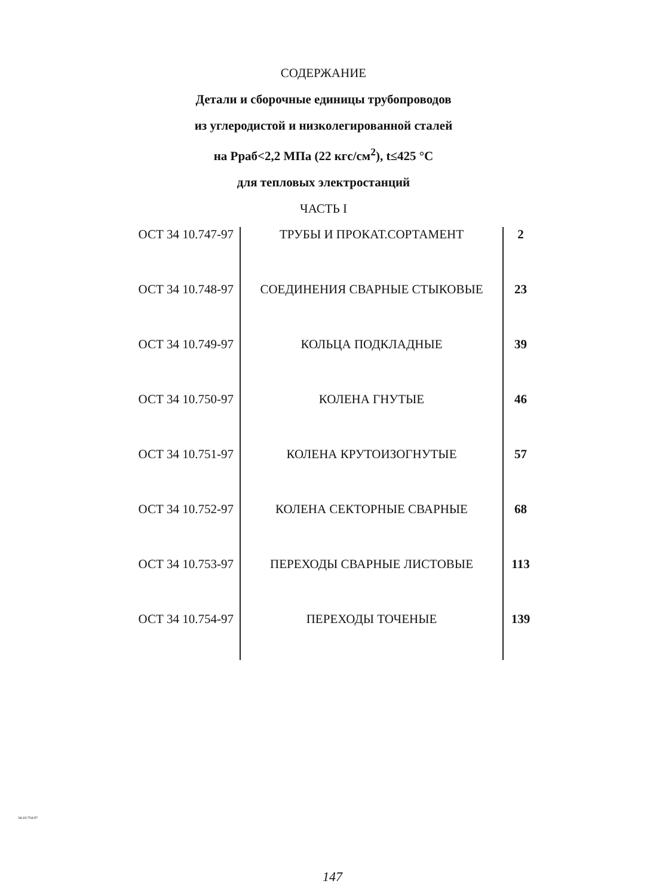СОДЕРЖАНИЕ
Детали и сборочные единицы трубопроводов
из углеродистой и низколегированной сталей
на Рраб<2,2 МПа (22 кгс/см<sup>2</sup>), t≤425 °С
для тепловых электростанций
ЧАСТЬ I
| ОСТ 34 10.747-97 | ТРУБЫ И ПРОКАТ.СОРТАМЕНТ | 2 |
| ОСТ 34 10.748-97 | СОЕДИНЕНИЯ СВАРНЫЕ СТЫКОВЫЕ | 23 |
| ОСТ 34 10.749-97 | КОЛЬЦА ПОДКЛАДНЫЕ | 39 |
| ОСТ 34 10.750-97 | КОЛЕНА ГНУТЫЕ | 46 |
| ОСТ 34 10.751-97 | КОЛЕНА КРУТОИЗОГНУТЫЕ | 57 |
| ОСТ 34 10.752-97 | КОЛЕНА СЕКТОРНЫЕ СВАРНЫЕ | 68 |
| ОСТ 34 10.753-97 | ПЕРЕХОДЫ СВАРНЫЕ ЛИСТОВЫЕ | 113 |
| ОСТ 34 10.754-97 | ПЕРЕХОДЫ ТОЧЕНЫЕ | 139 |
34-10-754-97
147